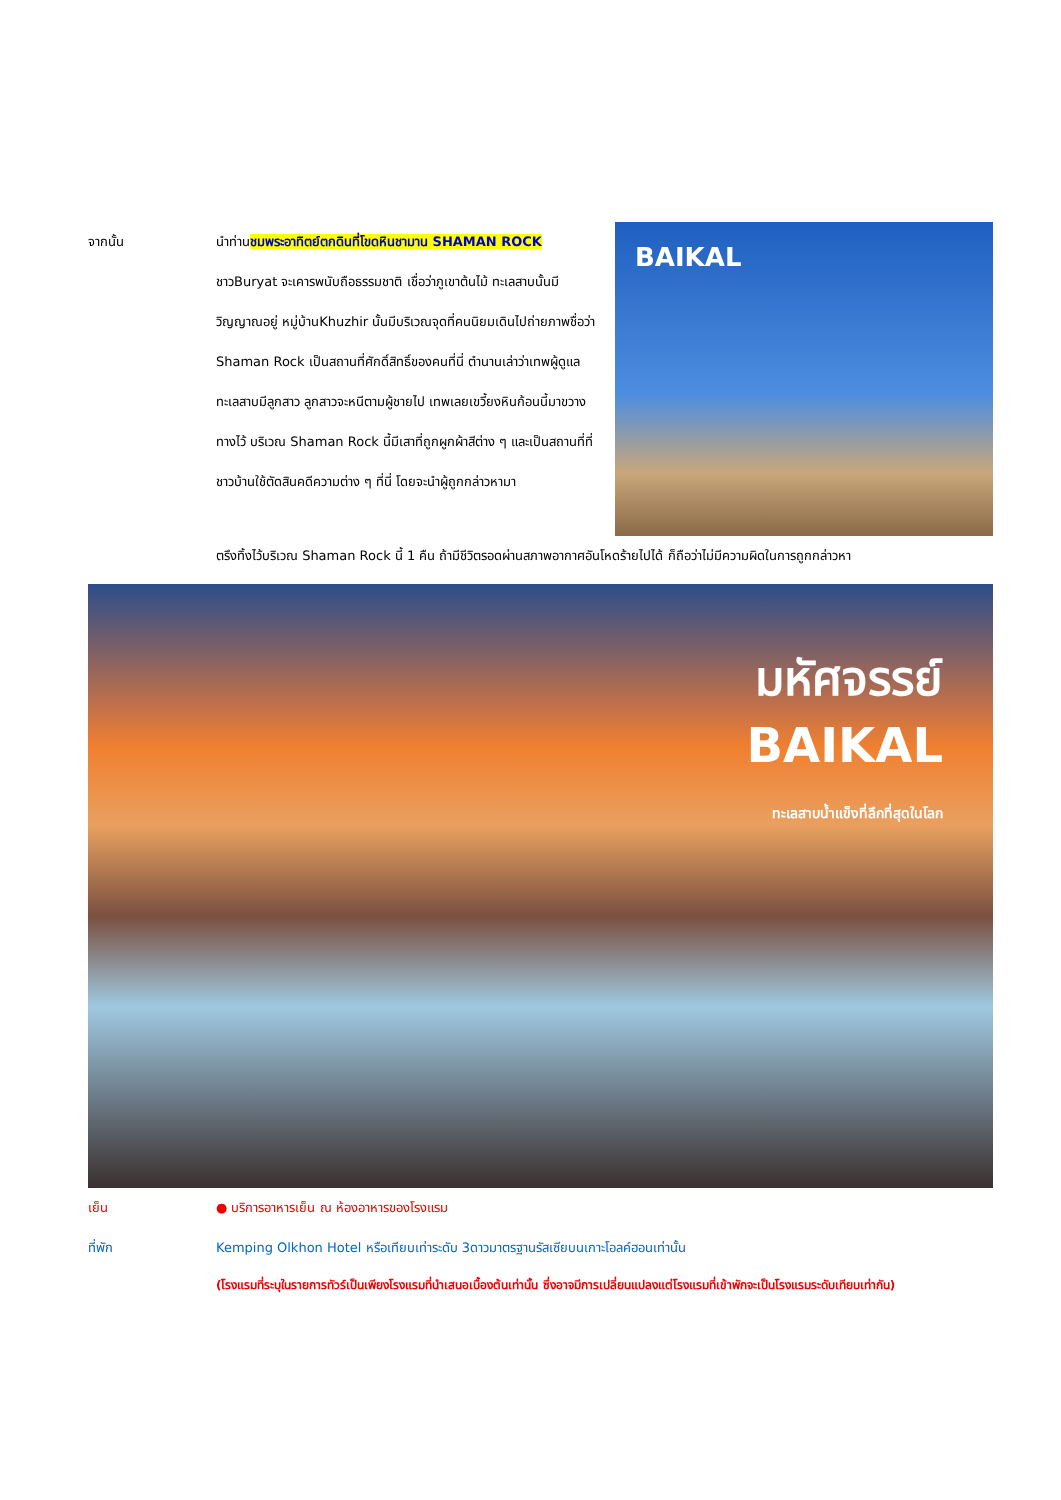จากนั้น นำท่านชมพระอาทิตย์ตกดินที่โขดหินชามาน SHAMAN ROCK ชาวBuryat จะเคารพนับถือธรรมชาติ เชื่อว่าภูเขาต้นไม้ ทะเลสาบนั้นมีวิญญาณอยู่ หมู่บ้านKhuzhir นั้นมีบริเวณจุดที่คนนิยมเดินไปถ่ายภาพชื่อว่า Shaman Rock เป็นสถานที่ศักดิ์สิทธิ์ของคนที่นี่ ตำนานเล่าว่าเทพผู้ดูแลทะเลสาบมีลูกสาว ลูกสาวจะหนีตามผู้ชายไป เทพเลยเขวี้ยงหินก้อนนี้มาขวางทางไว้ บริเวณ Shaman Rock นี้มีเสาที่ถูกผูกผ้าสีต่าง ๆ และเป็นสถานที่ที่ชาวบ้านใช้ตัดสินคดีความต่าง ๆ ที่นี่ โดยจะนำผู้ถูกกล่าวหามา
BAIKAL
ตรึงทิ้งไว้บริเวณ Shaman Rock นี้ 1 คืน ถ้ามีชีวิตรอดผ่านสภาพอากาศอันโหดร้ายไปได้ ก็ถือว่าไม่มีความผิดในการถูกกล่าวหา
มหัศจรรย์
BAIKAL
ทะเลสาบน้ำแข็งที่ลึกที่สุดในโลก
เย็น ● บริการอาหารเย็น ณ ห้องอาหารของโรงแรม
ที่พัก Kemping Olkhon Hotel หรือเทียบเท่าระดับ 3ดาวมาตรฐานรัสเซียบนเกาะโอลค์ฮอนเท่านั้น
(โรงแรมที่ระบุในรายการทัวร์เป็นเพียงโรงแรมที่นำเสนอเบื้องต้นเท่านั้น ซึ่งอาจมีการเปลี่ยนแปลงแต่โรงแรมที่เข้าพักจะเป็นโรงแรมระดับเทียบเท่ากัน)